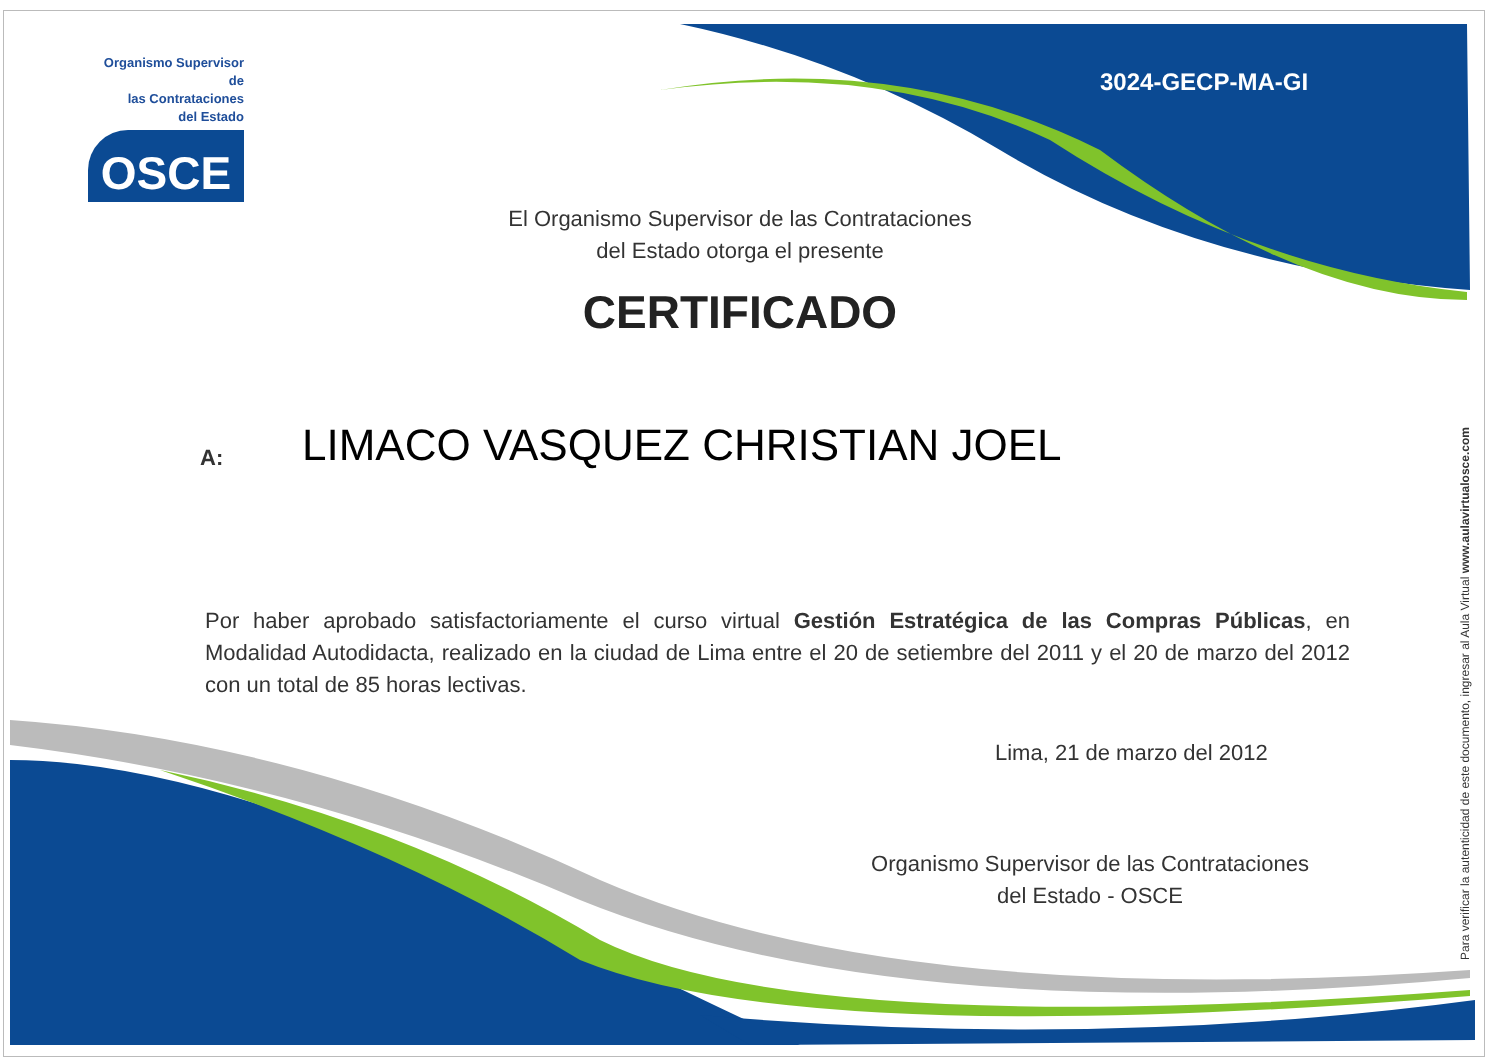Organismo Supervisor de
las Contrataciones
del Estado
OSCE
3024-GECP-MA-GI
El Organismo Supervisor de las Contrataciones
del Estado otorga el presente
CERTIFICADO
A: LIMACO VASQUEZ CHRISTIAN JOEL
Por haber aprobado satisfactoriamente el curso virtual Gestión Estratégica de las Compras Públicas, en Modalidad Autodidacta, realizado en la ciudad de Lima entre el 20 de setiembre del 2011 y el 20 de marzo del 2012 con un total de 85 horas lectivas.
Lima, 21 de marzo del 2012
Organismo Supervisor de las Contrataciones
del Estado - OSCE
Para verificar la autenticidad de este documento, ingresar al Aula Virtual www.aulavirtualosce.com